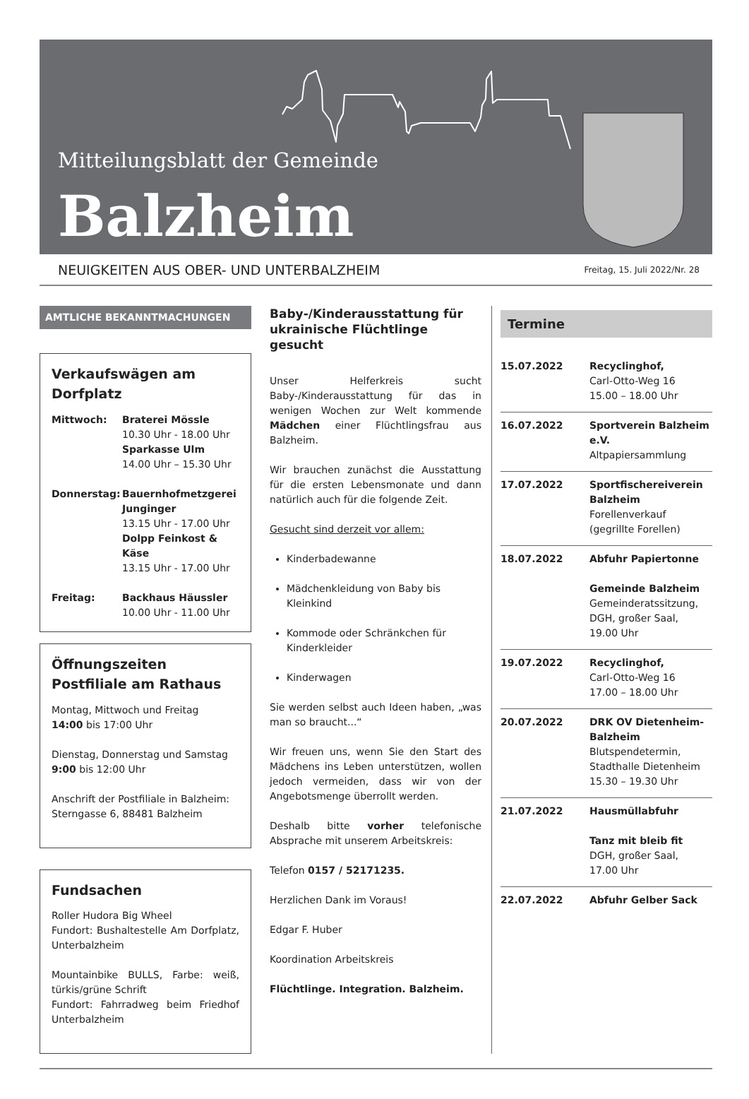Mitteilungsblatt der Gemeinde
Balzheim
NEUIGKEITEN AUS OBER- UND UNTERBALZHEIM Freitag, 15. Juli 2022/Nr. 28
AMTLICHE BEKANNTMACHUNGEN
Verkaufswägen am Dorfplatz
| Mittwoch: | Braterei Mössle 10.30 Uhr - 18.00 Uhr Sparkasse Ulm 14.00 Uhr – 15.30 Uhr |
| Donnerstag: | Bauernhofmetzgerei Junginger 13.15 Uhr - 17.00 Uhr Dolpp Feinkost & Käse 13.15 Uhr - 17.00 Uhr |
| Freitag: | Backhaus Häussler 10.00 Uhr - 11.00 Uhr |
Öffnungszeiten Postfiliale am Rathaus
Montag, Mittwoch und Freitag
14:00 bis 17:00 Uhr
Dienstag, Donnerstag und Samstag
9:00 bis 12:00 Uhr
Anschrift der Postfiliale in Balzheim:
Sterngasse 6, 88481 Balzheim
Fundsachen
Roller Hudora Big Wheel
Fundort: Bushaltestelle Am Dorfplatz, Unterbalzheim
Mountainbike BULLS, Farbe: weiß, türkis/grüne Schrift
Fundort: Fahrradweg beim Friedhof Unterbalzheim
Baby-/Kinderausstattung für ukrainische Flüchtlinge gesucht
Unser Helferkreis sucht Baby-/Kinderausstattung für das in wenigen Wochen zur Welt kommende Mädchen einer Flüchtlingsfrau aus Balzheim.
Wir brauchen zunächst die Ausstattung für die ersten Lebensmonate und dann natürlich auch für die folgende Zeit.
Gesucht sind derzeit vor allem:
Kinderbadewanne
Mädchenkleidung von Baby bis Kleinkind
Kommode oder Schränkchen für Kinderkleider
Kinderwagen
Sie werden selbst auch Ideen haben, „was man so braucht...“
Wir freuen uns, wenn Sie den Start des Mädchens ins Leben unterstützen, wollen jedoch vermeiden, dass wir von der Angebotsmenge überrollt werden.
Deshalb bitte vorher telefonische Absprache mit unserem Arbeitskreis:
Telefon 0157 / 52171235.
Herzlichen Dank im Voraus!
Edgar F. Huber
Koordination Arbeitskreis
Flüchtlinge. Integration. Balzheim.
Termine
| 15.07.2022 | Recyclinghof, Carl-Otto-Weg 16 15.00 – 18.00 Uhr |
| 16.07.2022 | Sportverein Balzheim e.V. Altpapiersammlung |
| 17.07.2022 | Sportfischereiverein Balzheim Forellenverkauf (gegrillte Forellen) |
| 18.07.2022 | Abfuhr Papiertonne Gemeinde Balzheim Gemeinderatssitzung, DGH, großer Saal, 19.00 Uhr |
| 19.07.2022 | Recyclinghof, Carl-Otto-Weg 16 17.00 – 18.00 Uhr |
| 20.07.2022 | DRK OV Dietenheim-Balzheim Blutspendetermin, Stadthalle Dietenheim 15.30 – 19.30 Uhr |
| 21.07.2022 | Hausmüllabfuhr Tanz mit bleib fit DGH, großer Saal, 17.00 Uhr |
| 22.07.2022 | Abfuhr Gelber Sack |